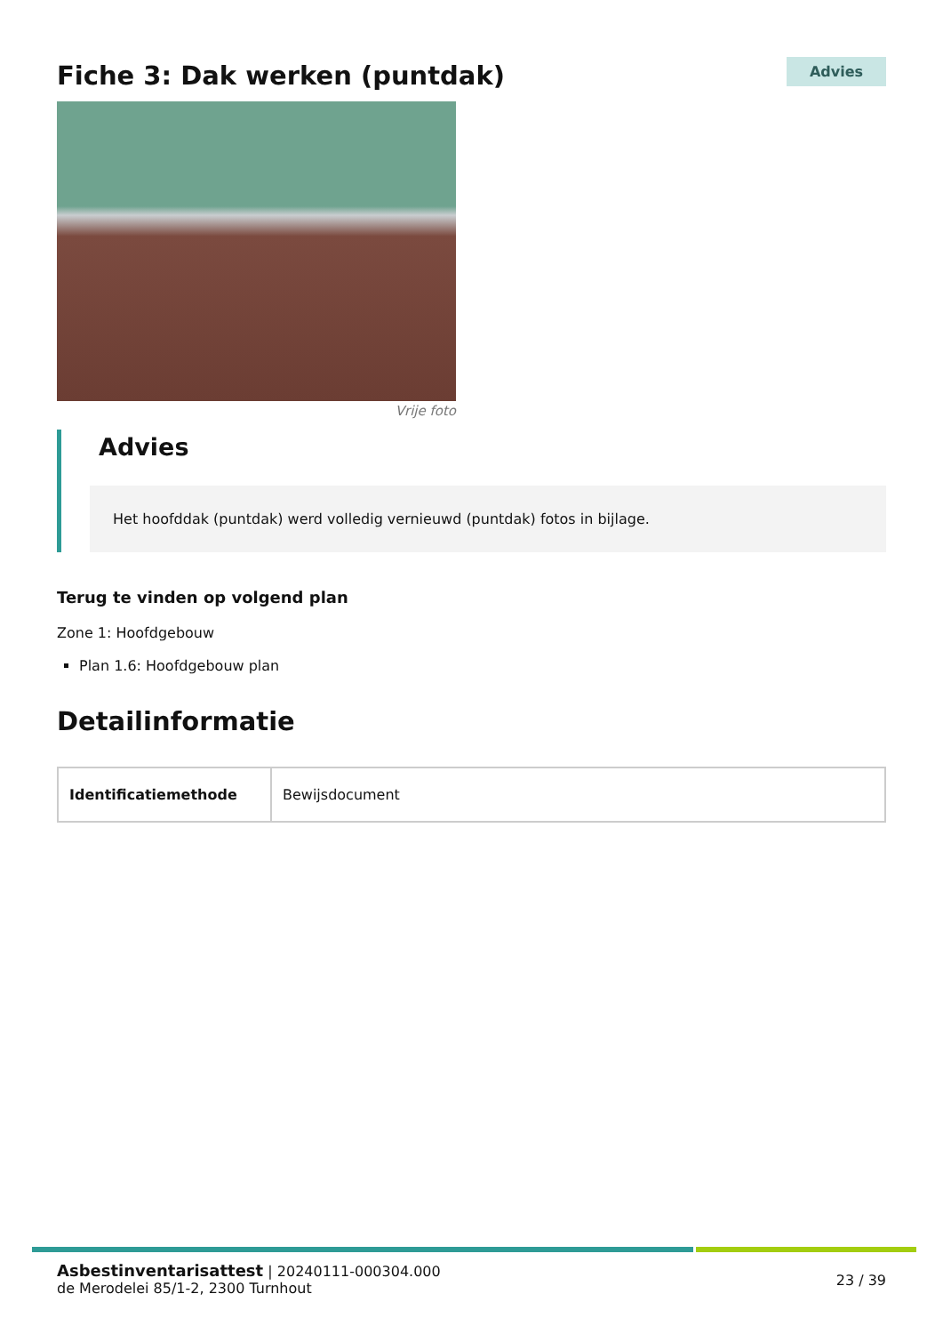Fiche 3: Dak werken (puntdak)
Advies
Vrije foto
Advies
Het hoofddak (puntdak) werd volledig vernieuwd (puntdak) fotos in bijlage.
Terug te vinden op volgend plan
Zone 1: Hoofdgebouw
Plan 1.6: Hoofdgebouw plan
Detailinformatie
| Identificatiemethode | Bewijsdocument |
Asbestinventarisattest | 20240111-000304.000
de Merodelei 85/1-2, 2300 Turnhout
23 / 39